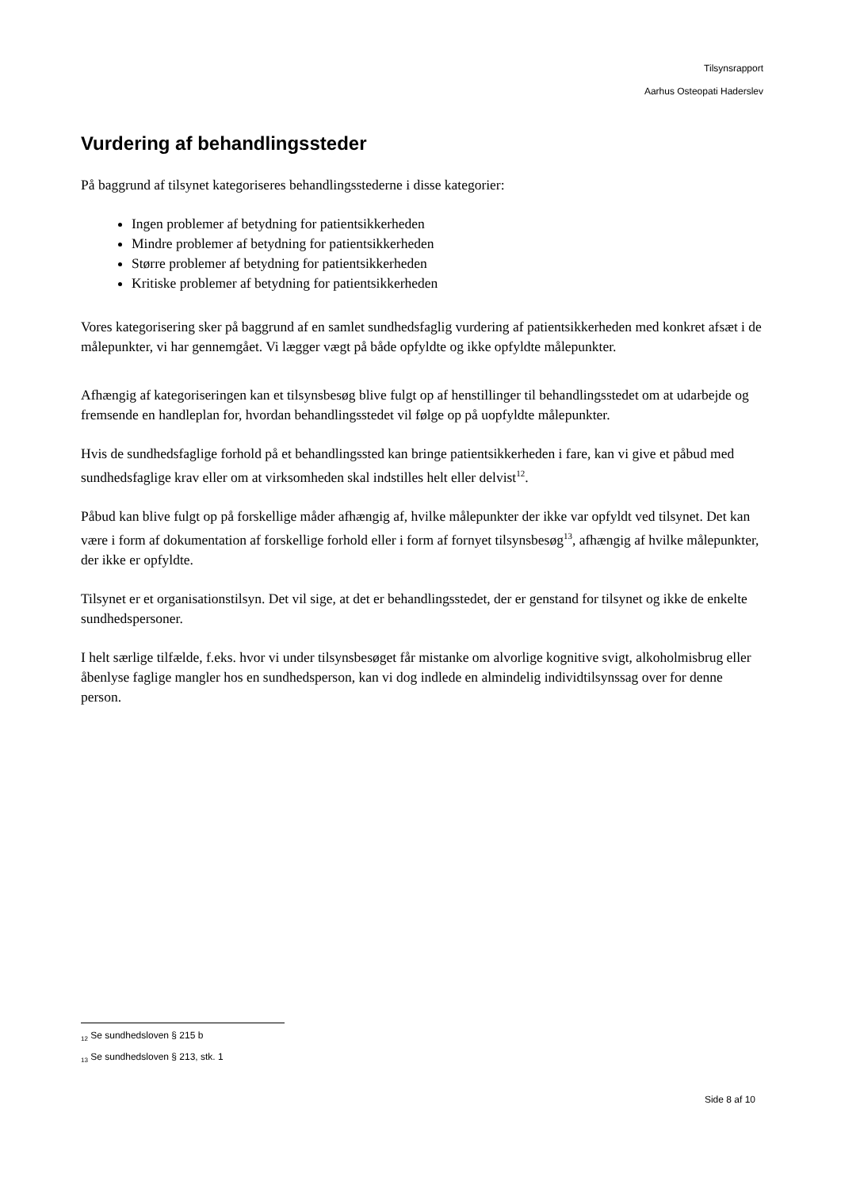Tilsynsrapport
Aarhus Osteopati Haderslev
Vurdering af behandlingssteder
På baggrund af tilsynet kategoriseres behandlingsstederne i disse kategorier:
Ingen problemer af betydning for patientsikkerheden
Mindre problemer af betydning for patientsikkerheden
Større problemer af betydning for patientsikkerheden
Kritiske problemer af betydning for patientsikkerheden
Vores kategorisering sker på baggrund af en samlet sundhedsfaglig vurdering af patientsikkerheden med konkret afsæt i de målepunkter, vi har gennemgået. Vi lægger vægt på både opfyldte og ikke opfyldte målepunkter.
Afhængig af kategoriseringen kan et tilsynsbesøg blive fulgt op af henstillinger til behandlingsstedet om at udarbejde og fremsende en handleplan for, hvordan behandlingsstedet vil følge op på uopfyldte målepunkter.
Hvis de sundhedsfaglige forhold på et behandlingssted kan bringe patientsikkerheden i fare, kan vi give et påbud med sundhedsfaglige krav eller om at virksomheden skal indstilles helt eller delvist<sup>12</sup>.
Påbud kan blive fulgt op på forskellige måder afhængig af, hvilke målepunkter der ikke var opfyldt ved tilsynet. Det kan være i form af dokumentation af forskellige forhold eller i form af fornyet tilsynsbesøg<sup>13</sup>, afhængig af hvilke målepunkter, der ikke er opfyldte.
Tilsynet er et organisationstilsyn. Det vil sige, at det er behandlingsstedet, der er genstand for tilsynet og ikke de enkelte sundhedspersoner.
I helt særlige tilfælde, f.eks. hvor vi under tilsynsbesøget får mistanke om alvorlige kognitive svigt, alkoholmisbrug eller åbenlyse faglige mangler hos en sundhedsperson, kan vi dog indlede en almindelig individtilsynssag over for denne person.
<sub>12</sub> Se sundhedsloven § 215 b
<sub>13</sub> Se sundhedsloven § 213, stk. 1
Side 8 af 10